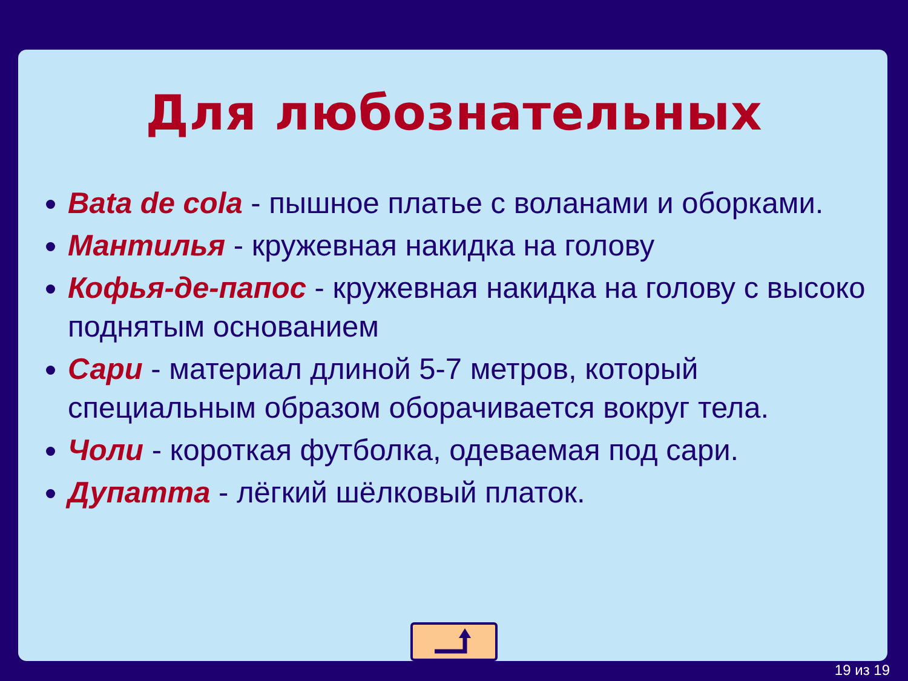Для любознательных
Bata de cola - пышное платье с воланами и оборками.
Мантилья - кружевная накидка на голову
Кофья-де-папос - кружевная накидка на голову с высоко поднятым основанием
Сари - материал длиной 5-7 метров, который специальным образом оборачивается вокруг тела.
Чоли - короткая футболка, одеваемая под сари.
Дупатта - лёгкий шёлковый платок.
19 из 19